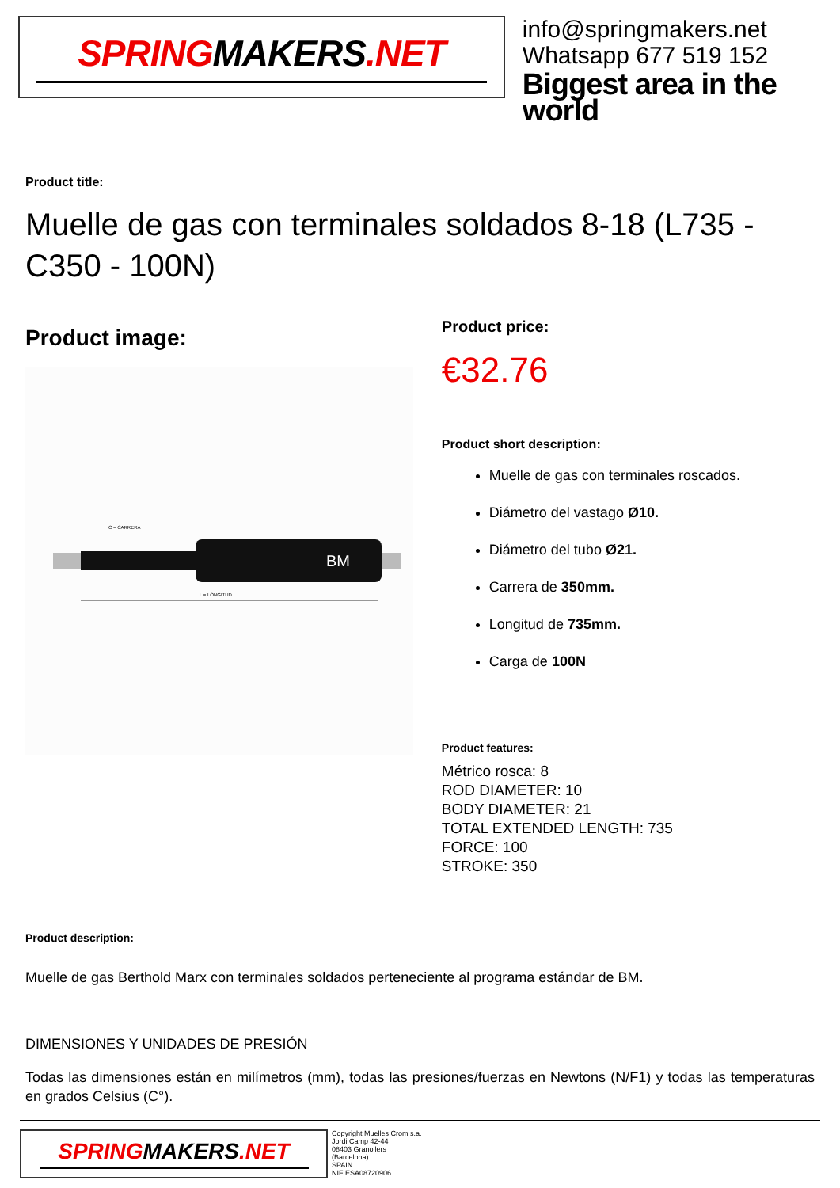SPRINGMAKERS.NET
info@springmakers.net
Whatsapp 677 519 152
Biggest area in the world
Product title:
Muelle de gas con terminales soldados 8-18 (L735 - C350 - 100N)
Product image:
BM
L = LONGITUD
C = CARRERA
Product price:
€32.76
Product short description:
Muelle de gas con terminales roscados.
Diámetro del vastago Ø10.
Diámetro del tubo Ø21.
Carrera de 350mm.
Longitud de 735mm.
Carga de 100N
Product features:
Métrico rosca: 8
ROD DIAMETER: 10
BODY DIAMETER: 21
TOTAL EXTENDED LENGTH: 735
FORCE: 100
STROKE: 350
Product description:
Muelle de gas Berthold Marx con terminales soldados perteneciente al programa estándar de BM.
DIMENSIONES Y UNIDADES DE PRESIÓN
Todas las dimensiones están en milímetros (mm), todas las presiones/fuerzas en Newtons (N/F1) y todas las temperaturas en grados Celsius (C°).
SPRINGMAKERS.NET
Copyright Muelles Crom s.a.
Jordi Camp 42-44
08403 Granollers
(Barcelona)
SPAIN
NIF ESA08720906